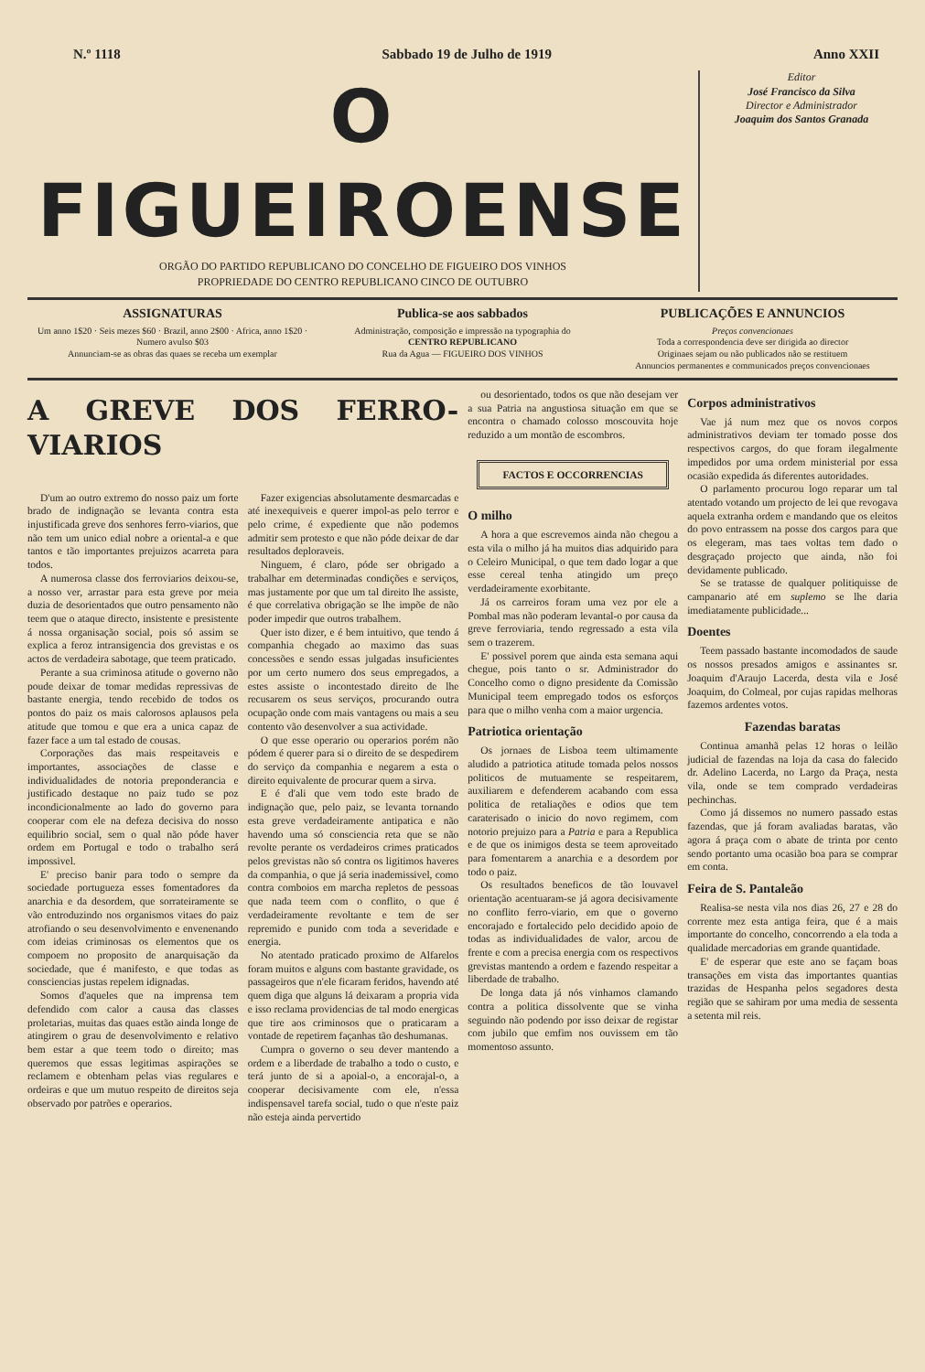N.º 1118 Sabbado 19 de Julho de 1919 Anno XXII
O FIGUEIROENSE
ORGÃO DO PARTIDO REPUBLICANO DO CONCELHO DE FIGUEIRO DOS VINHOS
PROPRIEDADE DO CENTRO REPUBLICANO CINCO DE OUTUBRO
Editor
José Francisco da Silva
Director e Administrador
Joaquim dos Santos Granada
ASSIGNATURAS
Um anno 1$20 · Seis mezes $60 · Brazil, anno 2$00 · Africa, anno 1$20 · Numero avulso $03
Annunciam-se as obras das quaes se receba um exemplar
Publica-se aos sabbados
Administração, composição e impressão na typographia do
CENTRO REPUBLICANO
Rua da Agua — FIGUEIRO DOS VINHOS
PUBLICAÇÕES E ANNUNCIOS
Preços convencionaes
Toda a correspondencia deve ser dirigida ao director
Originaes sejam ou não publicados não se restituem
Annuncios permanentes e communicados preços convencionaes
A GREVE DOS FERRO-VIARIOS
D'um ao outro extremo do nosso paiz um forte brado de indignação se levanta contra esta injustificada greve dos senhores ferro-viarios, que não tem um unico edial nobre a oriental-a e que tantos e tão importantes prejuizos acarreta para todos.
A numerosa classe dos ferroviarios deixou-se, a nosso ver, arrastar para esta greve por meia duzia de desorientados que outro pensamento não teem que o ataque directo, insistente e presistente á nossa organisação social, pois só assim se explica a feroz intransigencia dos grevistas e os actos de verdadeira sabotage, que teem praticado.
Perante a sua criminosa atitude o governo não poude deixar de tomar medidas repressivas de bastante energia, tendo recebido de todos os pontos do paiz os mais calorosos aplausos pela atitude que tomou e que era a unica capaz de fazer face a um tal estado de cousas.
Corporações das mais respeitaveis e importantes, associações de classe e individualidades de notoria preponderancia e justificado destaque no paiz tudo se poz incondicionalmente ao lado do governo para cooperar com ele na defeza decisiva do nosso equilibrio social, sem o qual não póde haver ordem em Portugal e todo o trabalho será impossivel.
E' preciso banir para todo o sempre da sociedade portugueza esses fomentadores da anarchia e da desordem, que sorrateiramente se vão entroduzindo nos organismos vitaes do paiz atrofiando o seu desenvolvimento e envenenando com ideias criminosas os elementos que os compoem no proposito de anarquisação da sociedade, que é manifesto, e que todas as consciencias justas repelem idignadas.
Somos d'aqueles que na imprensa tem defendido com calor a causa das classes proletarias, muitas das quaes estão ainda longe de atingirem o grau de desenvolvimento e relativo bem estar a que teem todo o direito; mas queremos que essas legitimas aspirações se reclamem e obtenham pelas vias regulares e ordeiras e que um mutuo respeito de direitos seja observado por patrões e operarios.
Fazer exigencias absolutamente desmarcadas e até inexequiveis e querer impol-as pelo terror e pelo crime, é expediente que não podemos admitir sem protesto e que não póde deixar de dar resultados deploraveis.
Ninguem, é claro, póde ser obrigado a trabalhar em determinadas condições e serviços, mas justamente por que um tal direito lhe assiste, é que correlativa obrigação se lhe impõe de não poder impedir que outros trabalhem.
Quer isto dizer, e é bem intuitivo, que tendo á companhia chegado ao maximo das suas concessões e sendo essas julgadas insuficientes por um certo numero dos seus empregados, a estes assiste o incontestado direito de lhe recusarem os seus serviços, procurando outra ocupação onde com mais vantagens ou mais a seu contento vão desenvolver a sua actividade.
O que esse operario ou operarios porém não pódem é querer para si o direito de se despedirem do serviço da companhia e negarem a esta o direito equivalente de procurar quem a sirva.
E é d'ali que vem todo este brado de indignação que, pelo paiz, se levanta tornando esta greve verdadeiramente antipatica e não havendo uma só consciencia reta que se não revolte perante os verdadeiros crimes praticados pelos grevistas não só contra os ligitimos haveres da companhia, o que já seria inademissivel, como contra comboios em marcha repletos de pessoas que nada teem com o conflito, o que é verdadeiramente revoltante e tem de ser repremido e punido com toda a severidade e energia.
No atentado praticado proximo de Alfarelos foram muitos e alguns com bastante gravidade, os passageiros que n'ele ficaram feridos, havendo até quem diga que alguns lá deixaram a propria vida e isso reclama providencias de tal modo energicas que tire aos criminosos que o praticaram a vontade de repetirem façanhas tão deshumanas.
Cumpra o governo o seu dever mantendo a ordem e a liberdade de trabalho a todo o custo, e terá junto de si a apoial-o, a encorajal-o, a cooperar decisivamente com ele, n'essa indispensavel tarefa social, tudo o que n'este paiz não esteja ainda pervertido
ou desorientado, todos os que não desejam ver a sua Patria na angustiosa situação em que se encontra o chamado colosso moscouvita hoje reduzido a um montão de escombros.
FACTOS E OCCORRENCIAS
O milho
A hora a que escrevemos ainda não chegou a esta vila o milho já ha muitos dias adquirido para o Celeiro Municipal, o que tem dado logar a que esse cereal tenha atingido um preço verdadeiramente exorbitante.
Já os carreiros foram uma vez por ele a Pombal mas não poderam levantal-o por causa da greve ferroviaria, tendo regressado a esta vila sem o trazerem.
E' possivel porem que ainda esta semana aqui chegue, pois tanto o sr. Administrador do Concelho como o digno presidente da Comissão Municipal teem empregado todos os esforços para que o milho venha com a maior urgencia.
Patriotica orientação
Os jornaes de Lisboa teem ultimamente aludido a patriotica atitude tomada pelos nossos politicos de mutuamente se respeitarem, auxiliarem e defenderem acabando com essa politica de retaliações e odios que tem caraterisado o inicio do novo regimem, com notorio prejuizo para a Patria e para a Republica e de que os inimigos desta se teem aproveitado para fomentarem a anarchia e a desordem por todo o paiz.
Os resultados beneficos de tão louvavel orientação acentuaram-se já agora decisivamente no conflito ferro-viario, em que o governo encorajado e fortalecido pelo decidido apoio de todas as individualidades de valor, arcou de frente e com a precisa energia com os respectivos grevistas mantendo a ordem e fazendo respeitar a liberdade de trabalho.
De longa data já nós vinhamos clamando contra a politica dissolvente que se vinha seguindo não podendo por isso deixar de registar com jubilo que emfim nos ouvissem em tão momentoso assunto.
Corpos administrativos
Vae já num mez que os novos corpos administrativos deviam ter tomado posse dos respectivos cargos, do que foram ilegalmente impedidos por uma ordem ministerial por essa ocasião expedida ás diferentes autoridades.
O parlamento procurou logo reparar um tal atentado votando um projecto de lei que revogava aquela extranha ordem e mandando que os eleitos do povo entrassem na posse dos cargos para que os elegeram, mas taes voltas tem dado o desgraçado projecto que ainda, não foi devidamente publicado.
Se se tratasse de qualquer politiquisse de campanario até em suplemo se lhe daria imediatamente publicidade...
Doentes
Teem passado bastante incomodados de saude os nossos presados amigos e assinantes sr. Joaquim d'Araujo Lacerda, desta vila e José Joaquim, do Colmeal, por cujas rapidas melhoras fazemos ardentes votos.
Fazendas baratas
Continua amanhã pelas 12 horas o leilão judicial de fazendas na loja da casa do falecido dr. Adelino Lacerda, no Largo da Praça, nesta vila, onde se tem comprado verdadeiras pechinchas.
Como já dissemos no numero passado estas fazendas, que já foram avaliadas baratas, vão agora á praça com o abate de trinta por cento sendo portanto uma ocasião boa para se comprar em conta.
Feira de S. Pantaleão
Realisa-se nesta vila nos dias 26, 27 e 28 do corrente mez esta antiga feira, que é a mais importante do concelho, concorrendo a ela toda a qualidade mercadorias em grande quantidade.
E' de esperar que este ano se façam boas transações em vista das importantes quantias trazidas de Hespanha pelos segadores desta região que se sahiram por uma media de sessenta a setenta mil reis.